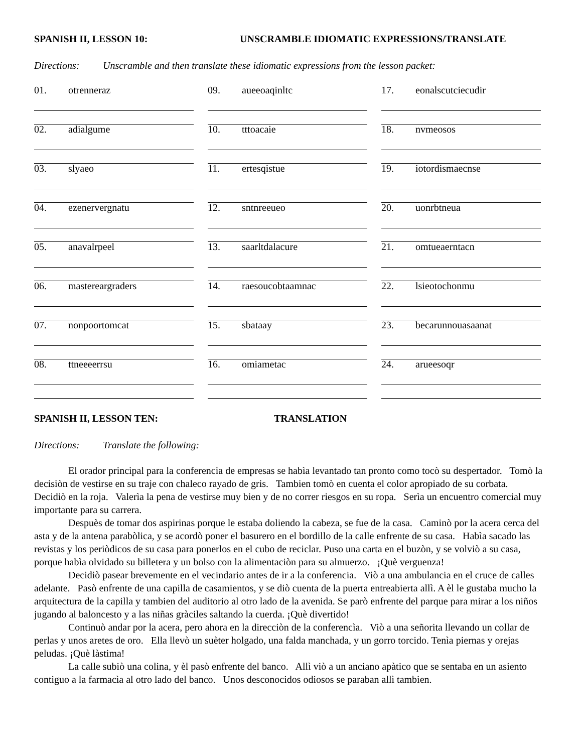SPANISH II, LESSON 10: UNSCRAMBLE IDIOMATIC EXPRESSIONS/TRANSLATE
Directions: Unscramble and then translate these idiomatic expressions from the lesson packet:
01. otrenneraz
02. adialgume
03. slyaeo
04. ezenervergnatu
05. anavalrpeel
06. mastereargraders
07. nonpoortomcat
08. ttneeeerrsu
09. aueeoaqinltc
10. tttoacaie
11. ertesqistue
12. sntnreeueo
13. saarltdalacure
14. raesoucobtaamnac
15. sbataay
16. omiametac
17. eonalscutciecudir
18. nvmeosos
19. iotordismaecnse
20. uonrbtneua
21. omtueaerntacn
22. lsieotochonmu
23. becarunnouasaanat
24. arueesoqr
SPANISH II, LESSON TEN: TRANSLATION
Directions: Translate the following:
El orador principal para la conferencia de empresas se habìa levantado tan pronto como tocò su despertador. Tomò la decisiòn de vestirse en su traje con chaleco rayado de gris. Tambien tomò en cuenta el color apropiado de su corbata. Decidiò en la roja. Valerìa la pena de vestirse muy bien y de no correr riesgos en su ropa. Serìa un encuentro comercial muy importante para su carrera.
Despuès de tomar dos aspirinas porque le estaba doliendo la cabeza, se fue de la casa. Caminò por la acera cerca del asta y de la antena parabòlica, y se acordò poner el basurero en el bordillo de la calle enfrente de su casa. Habìa sacado las revistas y los periòdicos de su casa para ponerlos en el cubo de reciclar. Puso una carta en el buzòn, y se volviò a su casa, porque habìa olvidado su billetera y un bolso con la alimentaciòn para su almuerzo. ¡Què verguenza!
Decidiò pasear brevemente en el vecindario antes de ir a la conferencia. Viò a una ambulancia en el cruce de calles adelante. Pasò enfrente de una capilla de casamientos, y se diò cuenta de la puerta entreabierta allì. A èl le gustaba mucho la arquitectura de la capilla y tambien del auditorio al otro lado de la avenida. Se parò enfrente del parque para mirar a los niños jugando al baloncesto y a las niñas gràciles saltando la cuerda. ¡Què divertido!
Continuò andar por la acera, pero ahora en la direcciòn de la conferencìa. Viò a una señorita llevando un collar de perlas y unos aretes de oro. Ella llevò un suèter holgado, una falda manchada, y un gorro torcido. Tenìa piernas y orejas peludas. ¡Què làstima!
La calle subiò una colina, y èl pasò enfrente del banco. Allì viò a un anciano apàtico que se sentaba en un asiento contiguo a la farmacìa al otro lado del banco. Unos desconocidos odiosos se paraban allì tambien.